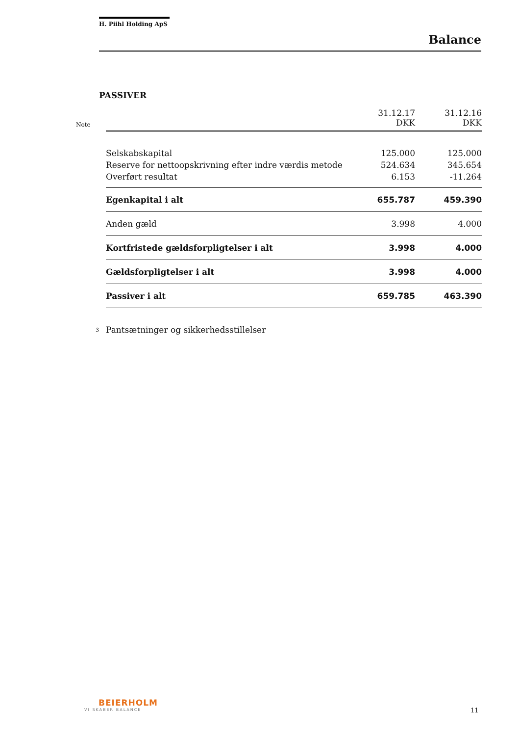H. Piihl Holding ApS
Balance
PASSIVER
| Note | | 31.12.17 DKK | | 31.12.16 DKK |
| | Selskabskapital | 125.000 | | 125.000 |
| | Reserve for nettoopskrivning efter indre værdis metode | 524.634 | | 345.654 |
| | Overført resultat | 6.153 | | -11.264 |
| | Egenkapital i alt | 655.787 | | 459.390 |
| | Anden gæld | 3.998 | | 4.000 |
| | Kortfristede gældsforpligtelser i alt | 3.998 | | 4.000 |
| | Gældsforpligtelser i alt | 3.998 | | 4.000 |
| | Passiver i alt | 659.785 | | 463.390 |
| 3 | Pantsætninger og sikkerhedsstillelser | | | |
BEIERHOLM
VI SKABER BALANCE
11